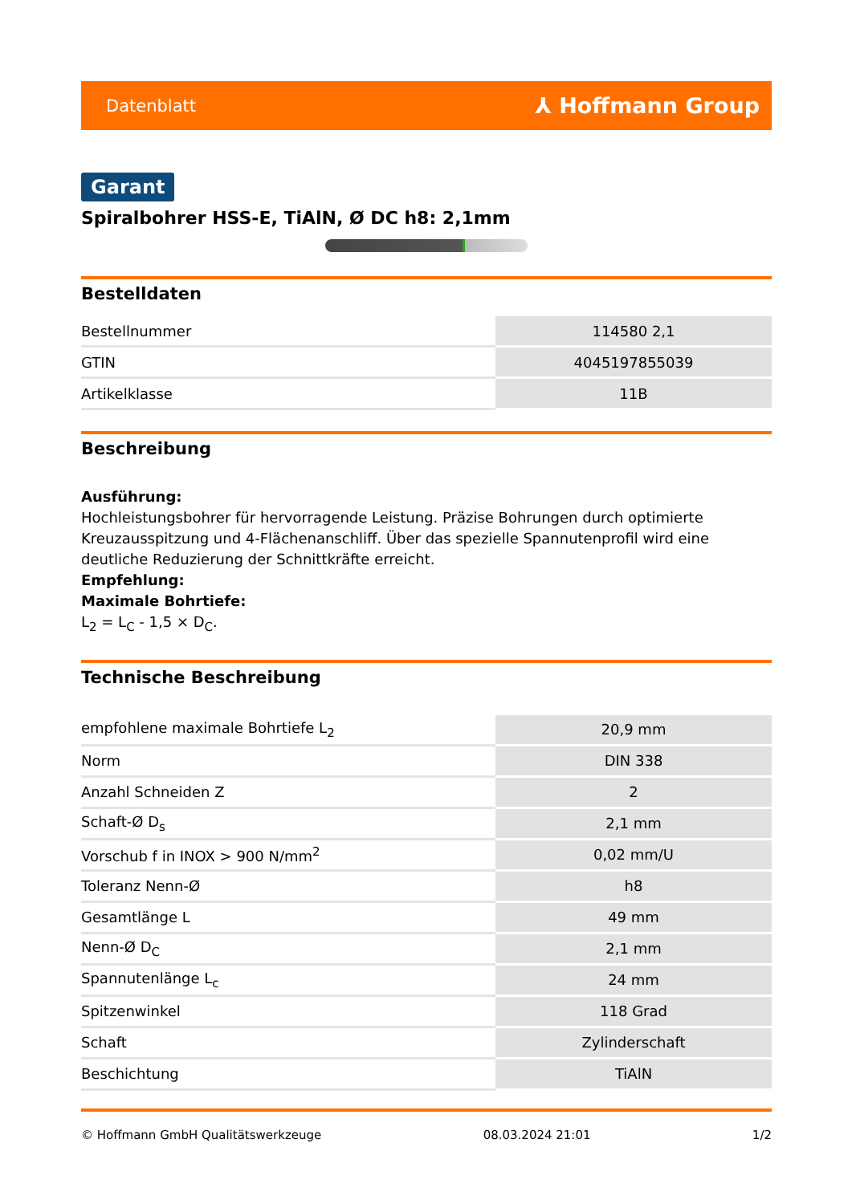Datenblatt ⅄ Hoffmann Group
Garant
Spiralbohrer HSS-E, TiAlN, Ø DC h8: 2,1mm
Bestelldaten
| Bestellnummer | 114580 2,1 |
| GTIN | 4045197855039 |
| Artikelklasse | 11B |
Beschreibung
Ausführung:
Hochleistungsbohrer für hervorragende Leistung. Präzise Bohrungen durch optimierte Kreuzausspitzung und 4-Flächenanschliff. Über das spezielle Spannutenprofil wird eine deutliche Reduzierung der Schnittkräfte erreicht.
Empfehlung:
Maximale Bohrtiefe:
L<sub>2</sub> = L<sub>C</sub> - 1,5 × D<sub>C</sub>.
Technische Beschreibung
| empfohlene maximale Bohrtiefe L<sub>2</sub> | 20,9 mm |
| Norm | DIN 338 |
| Anzahl Schneiden Z | 2 |
| Schaft-Ø D<sub>s</sub> | 2,1 mm |
| Vorschub f in INOX > 900 N/mm<sup>2</sup> | 0,02 mm/U |
| Toleranz Nenn-Ø | h8 |
| Gesamtlänge L | 49 mm |
| Nenn-Ø D<sub>C</sub> | 2,1 mm |
| Spannutenlänge L<sub>c</sub> | 24 mm |
| Spitzenwinkel | 118 Grad |
| Schaft | Zylinderschaft |
| Beschichtung | TiAlN |
© Hoffmann GmbH Qualitätswerkzeuge 08.03.2024 21:01 1/2